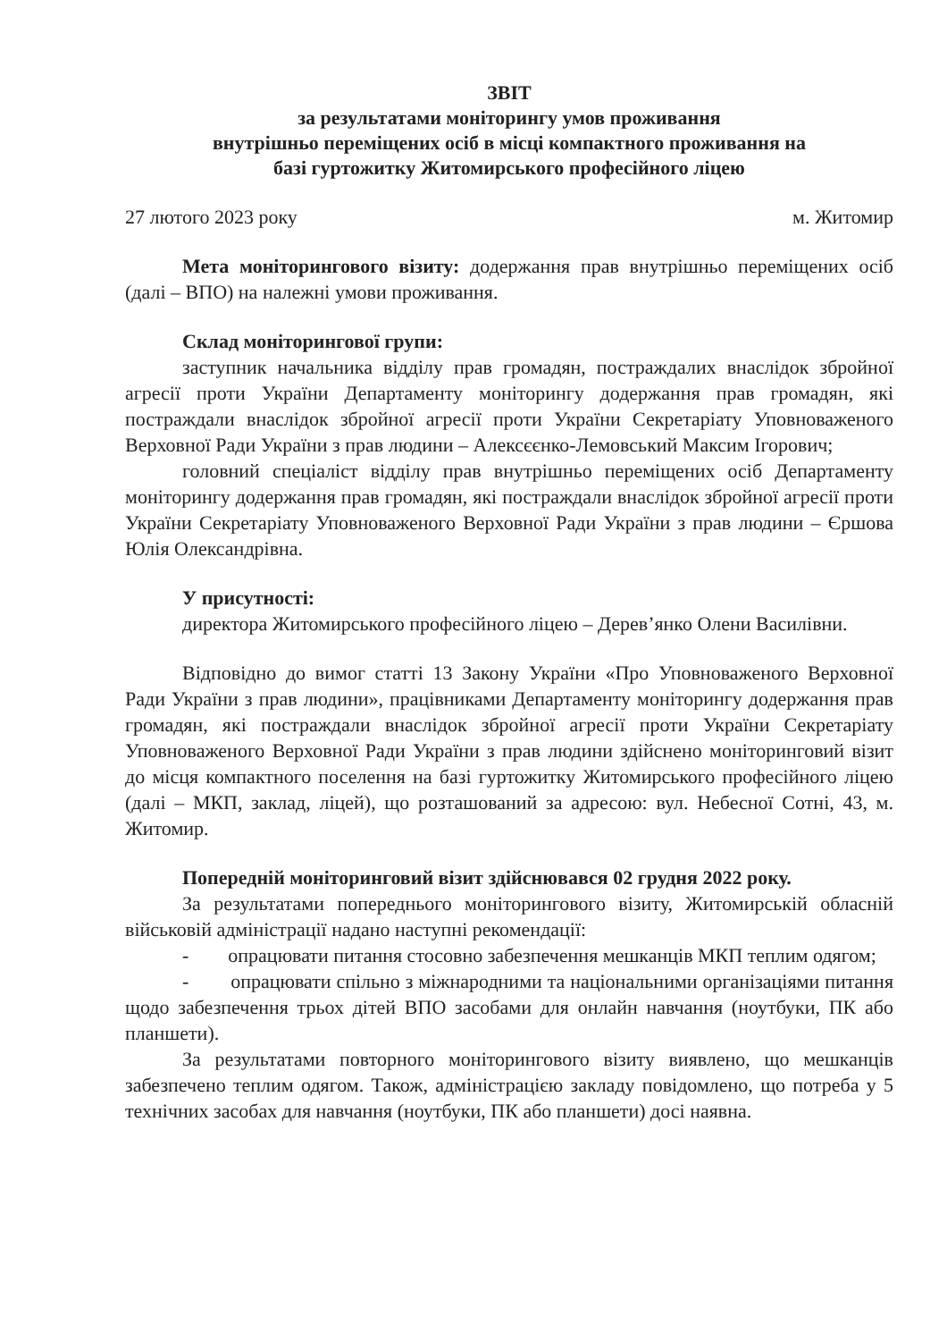ЗВІТ
за результатами моніторингу умов проживання
внутрішньо переміщених осіб в місці компактного проживання на
базі гуртожитку Житомирського професійного ліцею
27 лютого 2023 року м. Житомир
Мета моніторингового візиту: додержання прав внутрішньо переміщених осіб (далі – ВПО) на належні умови проживання.
Склад моніторингової групи:
заступник начальника відділу прав громадян, постраждалих внаслідок збройної агресії проти України Департаменту моніторингу додержання прав громадян, які постраждали внаслідок збройної агресії проти України Секретаріату Уповноваженого Верховної Ради України з прав людини – Алексєєнко-Лемовський Максим Ігорович;
головний спеціаліст відділу прав внутрішньо переміщених осіб Департаменту моніторингу додержання прав громадян, які постраждали внаслідок збройної агресії проти України Секретаріату Уповноваженого Верховної Ради України з прав людини – Єршова Юлія Олександрівна.
У присутності:
директора Житомирського професійного ліцею – Дерев’янко Олени Василівни.
Відповідно до вимог статті 13 Закону України «Про Уповноваженого Верховної Ради України з прав людини», працівниками Департаменту моніторингу додержання прав громадян, які постраждали внаслідок збройної агресії проти України Секретаріату Уповноваженого Верховної Ради України з прав людини здійснено моніторинговий візит до місця компактного поселення на базі гуртожитку Житомирського професійного ліцею (далі – МКП, заклад, ліцей), що розташований за адресою: вул. Небесної Сотні, 43, м. Житомир.
Попередній моніторинговий візит здійснювався 02 грудня 2022 року.
За результатами попереднього моніторингового візиту, Житомирській обласній військовій адміністрації надано наступні рекомендації:
- опрацювати питання стосовно забезпечення мешканців МКП теплим одягом;
- опрацювати спільно з міжнародними та національними організаціями питання щодо забезпечення трьох дітей ВПО засобами для онлайн навчання (ноутбуки, ПК або планшети).
За результатами повторного моніторингового візиту виявлено, що мешканців забезпечено теплим одягом. Також, адміністрацією закладу повідомлено, що потреба у 5 технічних засобах для навчання (ноутбуки, ПК або планшети) досі наявна.